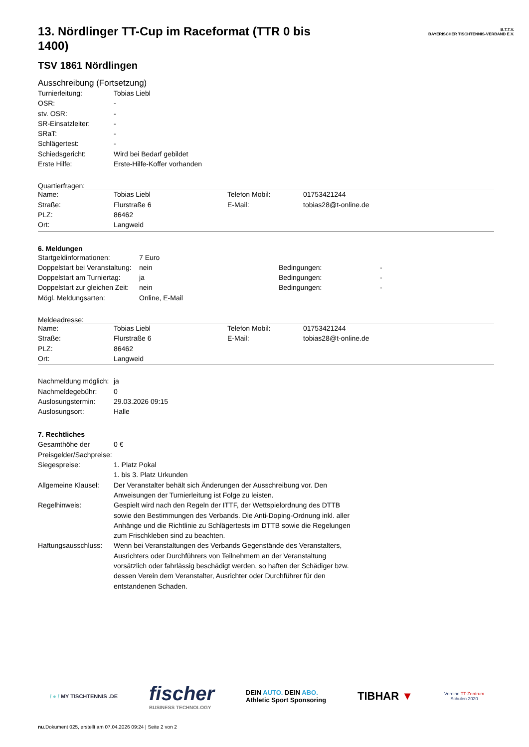B.T.T.V.
BAYERISCHER TISCHTENNIS-VERBAND E.V.
13. Nördlinger TT-Cup im Raceformat (TTR 0 bis 1400)
TSV 1861 Nördlingen
Ausschreibung (Fortsetzung)
| Turnierleitung: | Tobias Liebl |
| OSR: | - |
| stv. OSR: | - |
| SR-Einsatzleiter: | - |
| SRaT: | - |
| Schlägertest: | - |
| Schiedsgericht: | Wird bei Bedarf gebildet |
| Erste Hilfe: | Erste-Hilfe-Koffer vorhanden |
Quartierfragen:
| Name: | Tobias Liebl | Telefon Mobil: | 01753421244 |
| Straße: | Flurstraße 6 | E-Mail: | tobias28@t-online.de |
| PLZ: | 86462 | | |
| Ort: | Langweid | | |
6. Meldungen
| Startgeldinformationen: | 7 Euro | | |
| Doppelstart bei Veranstaltung: | nein | Bedingungen: | - |
| Doppelstart am Turniertag: | ja | Bedingungen: | - |
| Doppelstart zur gleichen Zeit: | nein | Bedingungen: | - |
| Mögl. Meldungsarten: | Online, E-Mail | | |
Meldeadresse:
| Name: | Tobias Liebl | Telefon Mobil: | 01753421244 |
| Straße: | Flurstraße 6 | E-Mail: | tobias28@t-online.de |
| PLZ: | 86462 | | |
| Ort: | Langweid | | |
| Nachmeldung möglich: | ja |
| Nachmeldegebühr: | 0 |
| Auslosungstermin: | 29.03.2026 09:15 |
| Auslosungsort: | Halle |
7. Rechtliches
| Gesamthöhe der Preisgelder/Sachpreise: | 0 € |
| Siegespreise: | 1. Platz Pokal 1. bis 3. Platz Urkunden |
| Allgemeine Klausel: | Der Veranstalter behält sich Änderungen der Ausschreibung vor. Den Anweisungen der Turnierleitung ist Folge zu leisten. |
| Regelhinweis: | Gespielt wird nach den Regeln der ITTF, der Wettspielordnung des DTTB sowie den Bestimmungen des Verbands. Die Anti-Doping-Ordnung inkl. aller Anhänge und die Richtlinie zu Schlägertests im DTTB sowie die Regelungen zum Frischkleben sind zu beachten. |
| Haftungsausschluss: | Wenn bei Veranstaltungen des Verbands Gegenstände des Veranstalters, Ausrichters oder Durchführers von Teilnehmern an der Veranstaltung vorsätzlich oder fahrlässig beschädigt werden, so haften der Schädiger bzw. dessen Verein dem Veranstalter, Ausrichter oder Durchführer für den entstandenen Schaden. |
/ ● / MY TISCHTENNIS .DE
fischer
BUSINESS TECHNOLOGY
DEIN AUTO. DEIN ABO.
Athletic Sport Sponsoring
TIBHAR ▼
Vereine TT-Zentrum Schulen 2020
nu.Dokument 025, erstellt am 07.04.2026 09:24 | Seite 2 von 2